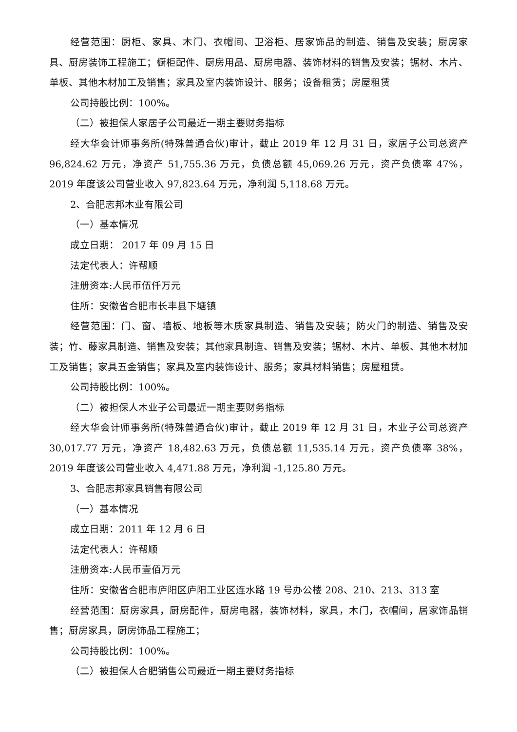经营范围：厨柜、家具、木门、衣帽间、卫浴柜、居家饰品的制造、销售及安装；厨房家具、厨房装饰工程施工；橱柜配件、厨房用品、厨房电器、装饰材料的销售及安装；锯材、木片、单板、其他木材加工及销售；家具及室内装饰设计、服务；设备租赁；房屋租赁
公司持股比例：100%。
（二）被担保人家居子公司最近一期主要财务指标
经大华会计师事务所(特殊普通合伙)审计，截止 2019 年 12 月 31 日，家居子公司总资产 96,824.62 万元，净资产 51,755.36 万元，负债总额 45,069.26 万元，资产负债率 47%，2019 年度该公司营业收入 97,823.64 万元，净利润 5,118.68 万元。
2、合肥志邦木业有限公司
（一）基本情况
成立日期： 2017 年 09 月 15 日
法定代表人：许帮顺
注册资本:人民币伍仟万元
住所：安徽省合肥市长丰县下塘镇
经营范围：门、窗、墙板、地板等木质家具制造、销售及安装；防火门的制造、销售及安装；竹、藤家具制造、销售及安装；其他家具制造、销售及安装；锯材、木片、单板、其他木材加工及销售；家具五金销售；家具及室内装饰设计、服务；家具材料销售；房屋租赁。
公司持股比例：100%。
（二）被担保人木业子公司最近一期主要财务指标
经大华会计师事务所(特殊普通合伙)审计，截止 2019 年 12 月 31 日，木业子公司总资产 30,017.77 万元，净资产 18,482.63 万元，负债总额 11,535.14 万元，资产负债率 38%，2019 年度该公司营业收入 4,471.88 万元，净利润 -1,125.80 万元。
3、合肥志邦家具销售有限公司
（一）基本情况
成立日期：2011 年 12 月 6 日
法定代表人：许帮顺
注册资本:人民币壹佰万元
住所：安徽省合肥市庐阳区庐阳工业区连水路 19 号办公楼 208、210、213、313 室
经营范围：厨房家具，厨房配件，厨房电器，装饰材料，家具，木门，衣帽间，居家饰品销售；厨房家具，厨房饰品工程施工；
公司持股比例：100%。
（二）被担保人合肥销售公司最近一期主要财务指标